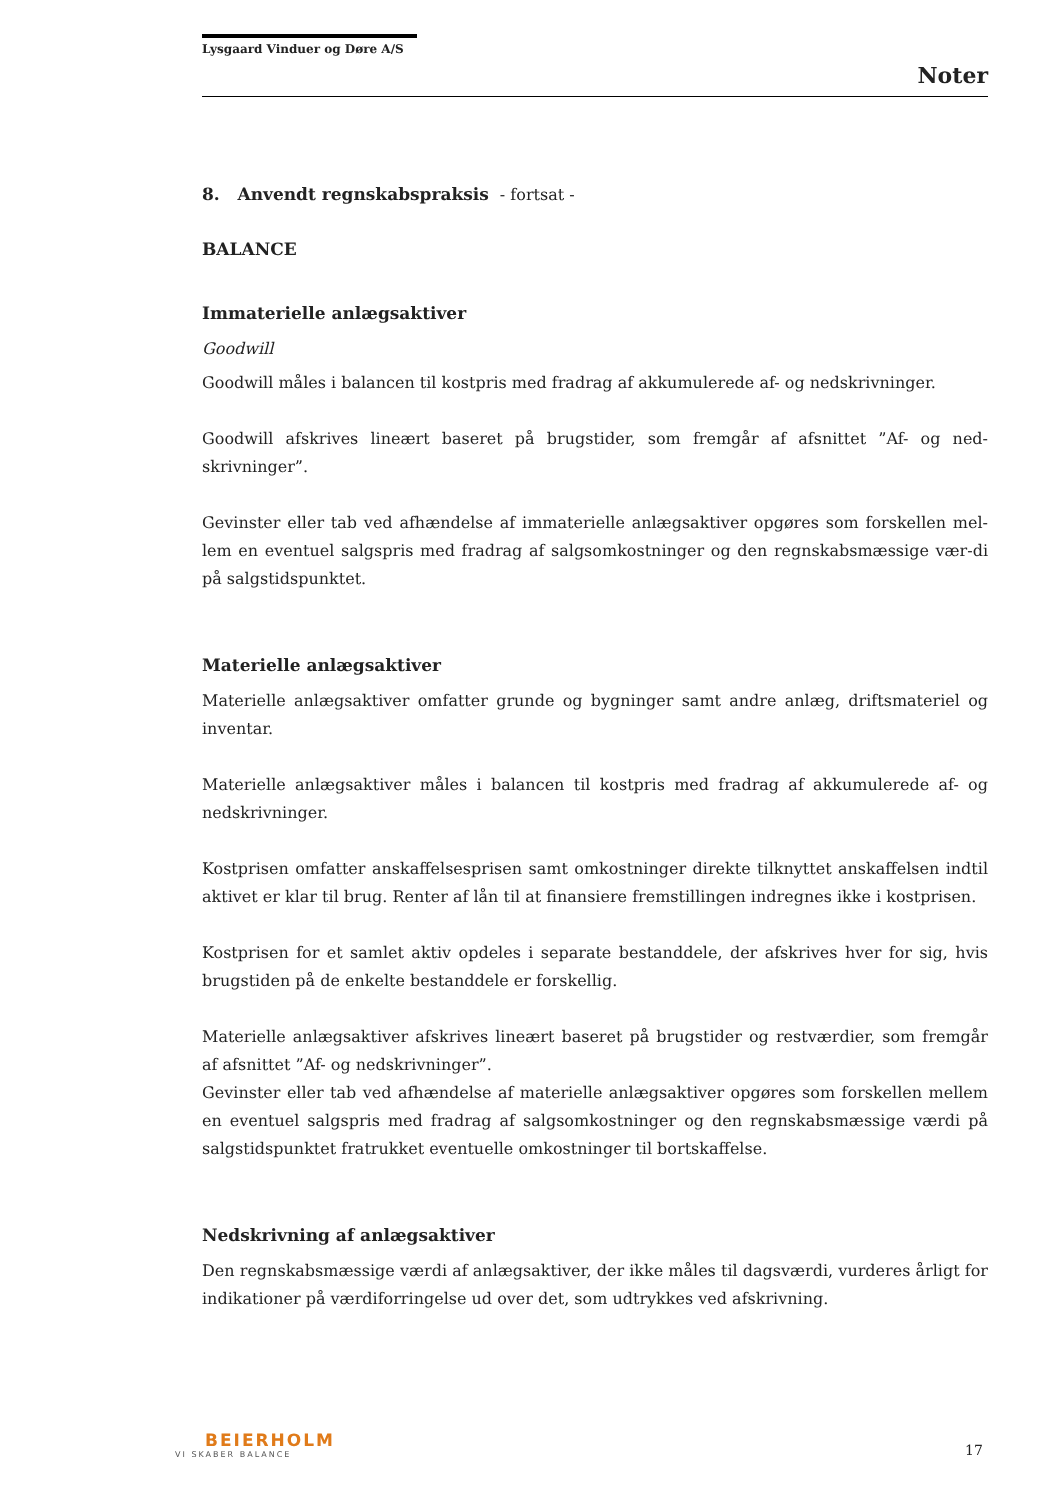Lysgaard Vinduer og Døre A/S
Noter
8. Anvendt regnskabspraksis - fortsat -
BALANCE
Immaterielle anlægsaktiver
Goodwill
Goodwill måles i balancen til kostpris med fradrag af akkumulerede af- og nedskrivninger.
Goodwill afskrives lineært baseret på brugstider, som fremgår af afsnittet ”Af- og ned-skrivninger”.
Gevinster eller tab ved afhændelse af immaterielle anlægsaktiver opgøres som forskellen mel-lem en eventuel salgspris med fradrag af salgsomkostninger og den regnskabsmæssige vær-di på salgstidspunktet.
Materielle anlægsaktiver
Materielle anlægsaktiver omfatter grunde og bygninger samt andre anlæg, driftsmateriel og inventar.
Materielle anlægsaktiver måles i balancen til kostpris med fradrag af akkumulerede af- og nedskrivninger.
Kostprisen omfatter anskaffelsesprisen samt omkostninger direkte tilknyttet anskaffelsen indtil aktivet er klar til brug. Renter af lån til at finansiere fremstillingen indregnes ikke i kostprisen.
Kostprisen for et samlet aktiv opdeles i separate bestanddele, der afskrives hver for sig, hvis brugstiden på de enkelte bestanddele er forskellig.
Materielle anlægsaktiver afskrives lineært baseret på brugstider og restværdier, som fremgår af afsnittet ”Af- og nedskrivninger”.
Gevinster eller tab ved afhændelse af materielle anlægsaktiver opgøres som forskellen mellem en eventuel salgspris med fradrag af salgsomkostninger og den regnskabsmæssige værdi på salgstidspunktet fratrukket eventuelle omkostninger til bortskaffelse.
Nedskrivning af anlægsaktiver
Den regnskabsmæssige værdi af anlægsaktiver, der ikke måles til dagsværdi, vurderes årligt for indikationer på værdiforringelse ud over det, som udtrykkes ved afskrivning.
BEIERHOLM
VI SKABER BALANCE
17